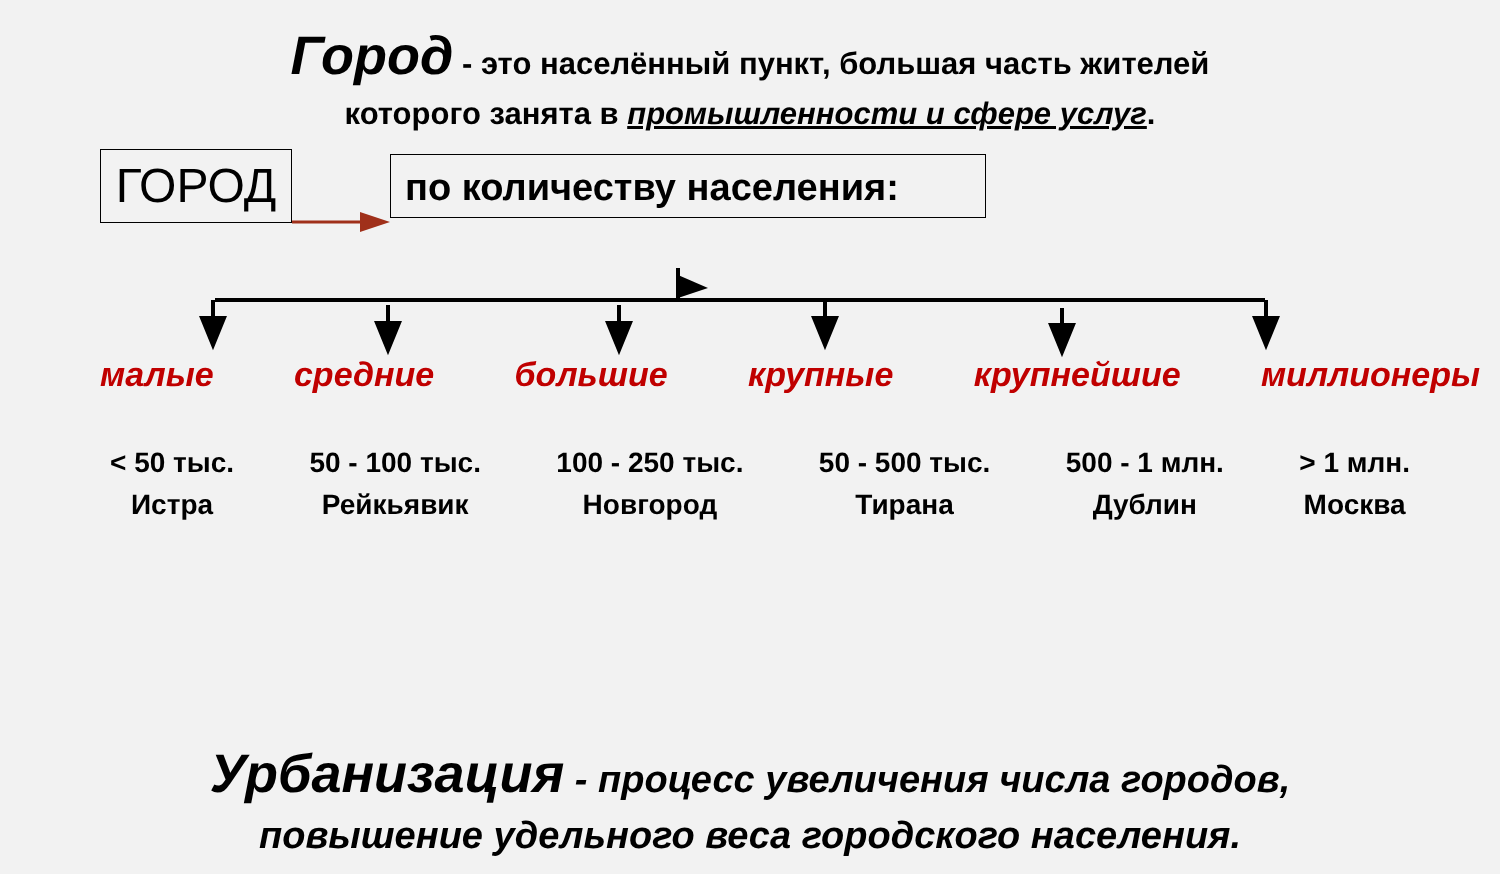Город - это населённый пункт, большая часть жителей
которого занята в промышленности и сфере услуг.
ГОРОД по количеству населения:
малые средние большие крупные крупнейшие миллионеры
< 50 тыс.
Истра
50 - 100 тыс.
Рейкьявик
100 - 250 тыс.
Новгород
50 - 500 тыс.
Тирана
500 - 1 млн.
Дублин
> 1 млн.
Москва
Урбанизация - процесс увеличения числа городов,
повышение удельного веса городского населения.